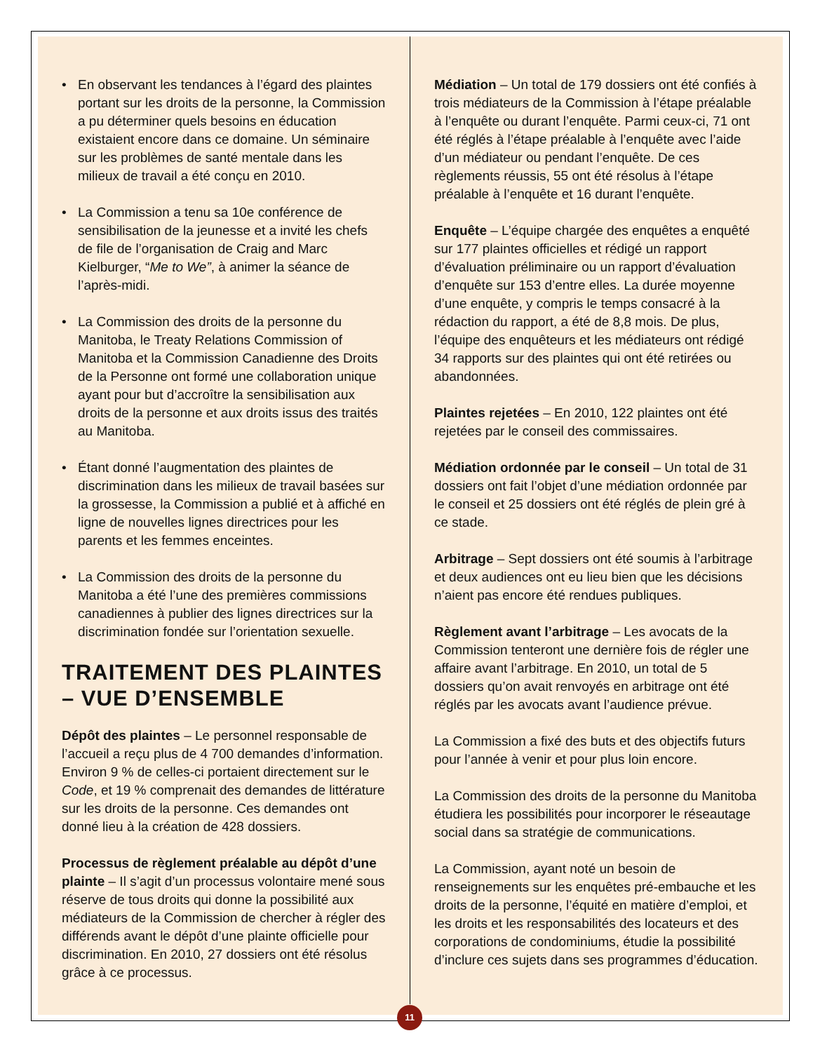• En observant les tendances à l’égard des plaintes portant sur les droits de la personne, la Commission a pu déterminer quels besoins en éducation existaient encore dans ce domaine. Un séminaire sur les problèmes de santé mentale dans les milieux de travail a été conçu en 2010.
• La Commission a tenu sa 10e conférence de sensibilisation de la jeunesse et a invité les chefs de file de l’organisation de Craig and Marc Kielburger, “Me to We”, à animer la séance de l’après-midi.
• La Commission des droits de la personne du Manitoba, le Treaty Relations Commission of Manitoba et la Commission Canadienne des Droits de la Personne ont formé une collaboration unique ayant pour but d’accroître la sensibilisation aux droits de la personne et aux droits issus des traités au Manitoba.
• Étant donné l’augmentation des plaintes de discrimination dans les milieux de travail basées sur la grossesse, la Commission a publié et à affiché en ligne de nouvelles lignes directrices pour les parents et les femmes enceintes.
• La Commission des droits de la personne du Manitoba a été l’une des premières commissions canadiennes à publier des lignes directrices sur la discrimination fondée sur l’orientation sexuelle.
TRAITEMENT DES PLAINTES – VUE D’ENSEMBLE
Dépôt des plaintes – Le personnel responsable de l’accueil a reçu plus de 4 700 demandes d’information. Environ 9 % de celles-ci portaient directement sur le Code, et 19 % comprenait des demandes de littérature sur les droits de la personne. Ces demandes ont donné lieu à la création de 428 dossiers.
Processus de règlement préalable au dépôt d’une plainte – Il s’agit d’un processus volontaire mené sous réserve de tous droits qui donne la possibilité aux médiateurs de la Commission de chercher à régler des différends avant le dépôt d’une plainte officielle pour discrimination. En 2010, 27 dossiers ont été résolus grâce à ce processus.
Médiation – Un total de 179 dossiers ont été confiés à trois médiateurs de la Commission à l’étape préalable à l’enquête ou durant l’enquête. Parmi ceux-ci, 71 ont été réglés à l’étape préalable à l’enquête avec l’aide d’un médiateur ou pendant l’enquête. De ces règlements réussis, 55 ont été résolus à l’étape préalable à l’enquête et 16 durant l’enquête.
Enquête – L’équipe chargée des enquêtes a enquêté sur 177 plaintes officielles et rédigé un rapport d’évaluation préliminaire ou un rapport d’évaluation d’enquête sur 153 d’entre elles. La durée moyenne d’une enquête, y compris le temps consacré à la rédaction du rapport, a été de 8,8 mois. De plus, l’équipe des enquêteurs et les médiateurs ont rédigé 34 rapports sur des plaintes qui ont été retirées ou abandonnées.
Plaintes rejetées – En 2010, 122 plaintes ont été rejetées par le conseil des commissaires.
Médiation ordonnée par le conseil – Un total de 31 dossiers ont fait l’objet d’une médiation ordonnée par le conseil et 25 dossiers ont été réglés de plein gré à ce stade.
Arbitrage – Sept dossiers ont été soumis à l’arbitrage et deux audiences ont eu lieu bien que les décisions n’aient pas encore été rendues publiques.
Règlement avant l’arbitrage – Les avocats de la Commission tenteront une dernière fois de régler une affaire avant l’arbitrage. En 2010, un total de 5 dossiers qu’on avait renvoyés en arbitrage ont été réglés par les avocats avant l’audience prévue.
La Commission a fixé des buts et des objectifs futurs pour l’année à venir et pour plus loin encore.
La Commission des droits de la personne du Manitoba étudiera les possibilités pour incorporer le réseautage social dans sa stratégie de communications.
La Commission, ayant noté un besoin de renseignements sur les enquêtes pré-embauche et les droits de la personne, l’équité en matière d’emploi, et les droits et les responsabilités des locateurs et des corporations de condominiums, étudie la possibilité d’inclure ces sujets dans ses programmes d’éducation.
11